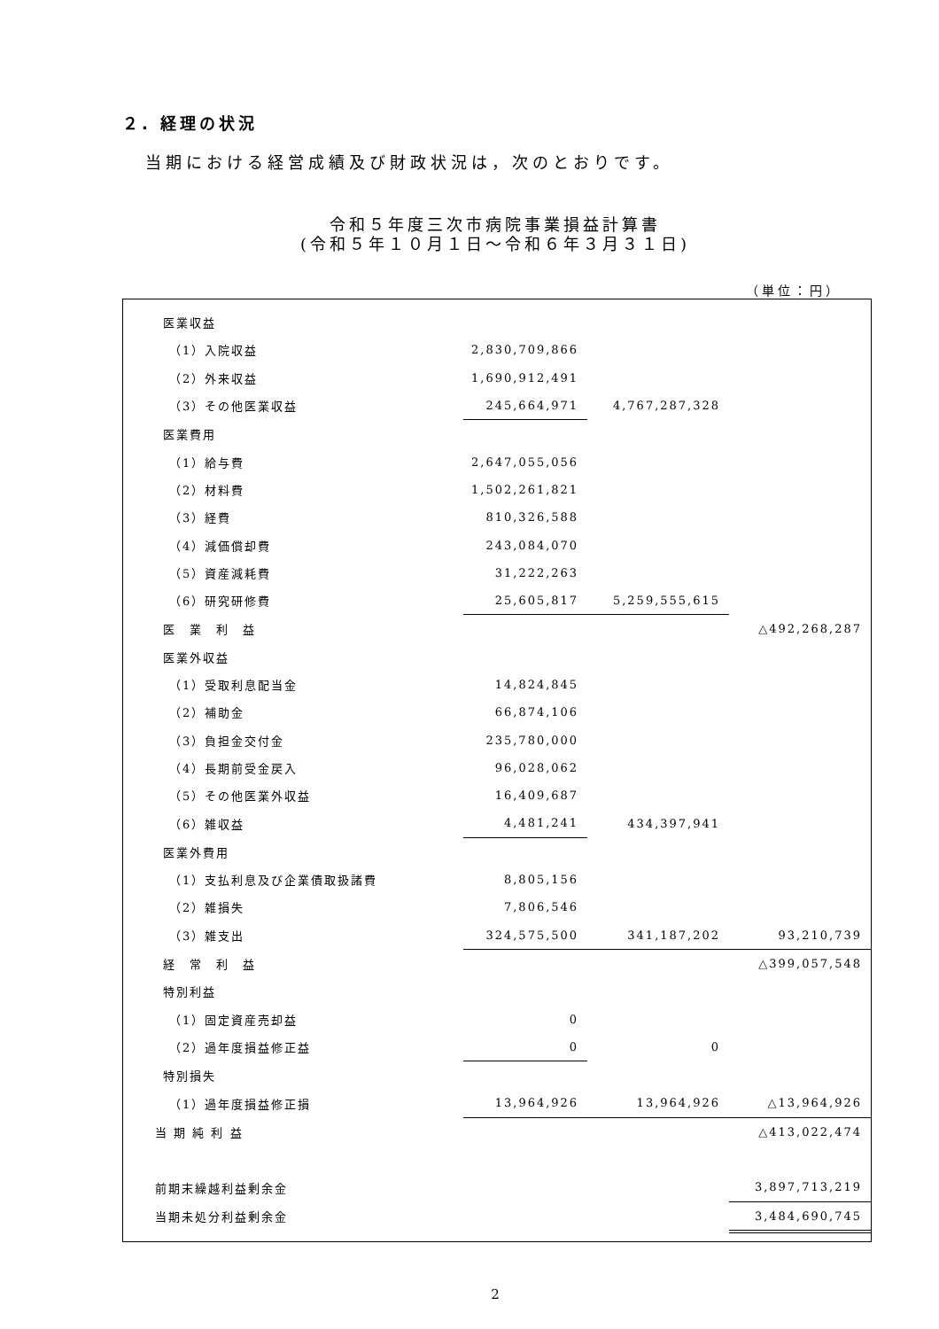２. 経理の状況
当期における経営成績及び財政状況は，次のとおりです。
令和５年度三次市病院事業損益計算書
(令和５年１０月１日～令和６年３月３１日)
（単位：円）
| 医業収益 | | | |
| （1）入院収益 | 2,830,709,866 | | |
| （2）外来収益 | 1,690,912,491 | | |
| （3）その他医業収益 | 245,664,971 | 4,767,287,328 | |
| 医業費用 | | | |
| （1）給与費 | 2,647,055,056 | | |
| （2）材料費 | 1,502,261,821 | | |
| （3）経費 | 810,326,588 | | |
| （4）減価償却費 | 243,084,070 | | |
| （5）資産減耗費 | 31,222,263 | | |
| （6）研究研修費 | 25,605,817 | 5,259,555,615 | |
| 医 業 利 益 | | | △492,268,287 |
| 医業外収益 | | | |
| （1）受取利息配当金 | 14,824,845 | | |
| （2）補助金 | 66,874,106 | | |
| （3）負担金交付金 | 235,780,000 | | |
| （4）長期前受金戻入 | 96,028,062 | | |
| （5）その他医業外収益 | 16,409,687 | | |
| （6）雑収益 | 4,481,241 | 434,397,941 | |
| 医業外費用 | | | |
| （1）支払利息及び企業債取扱諸費 | 8,805,156 | | |
| （2）雑損失 | 7,806,546 | | |
| （3）雑支出 | 324,575,500 | 341,187,202 | 93,210,739 |
| 経 常 利 益 | | | △399,057,548 |
| 特別利益 | | | |
| （1）固定資産売却益 | 0 | | |
| （2）過年度損益修正益 | 0 | 0 | |
| 特別損失 | | | |
| （1）過年度損益修正損 | 13,964,926 | 13,964,926 | △13,964,926 |
| 当 期 純 利 益 | | | △413,022,474 |
| 前期末繰越利益剰余金 | | | 3,897,713,219 |
| 当期未処分利益剰余金 | | | 3,484,690,745 |
2